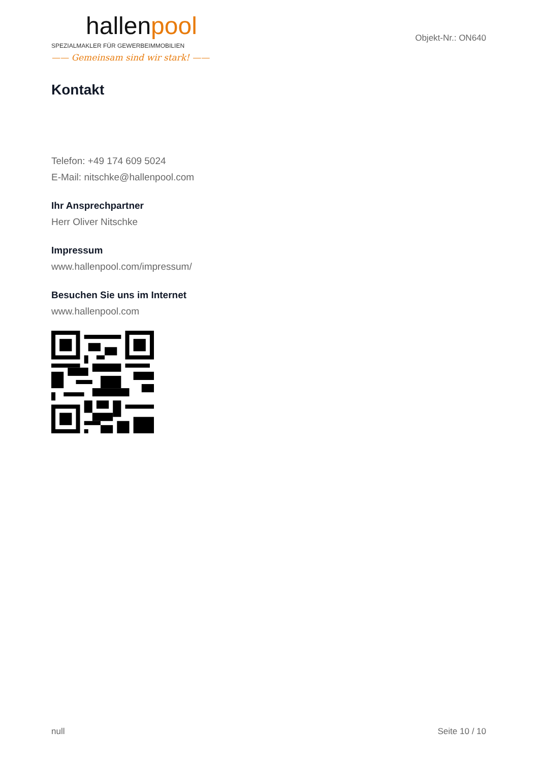hallenpool
SPEZIALMAKLER FÜR GEWERBEIMMOBILIEN
—— Gemeinsam sind wir stark! ——
Objekt-Nr.: ON640
Kontakt
Telefon: +49 174 609 5024
E-Mail: nitschke@hallenpool.com
Ihr Ansprechpartner
Herr Oliver Nitschke
Impressum
www.hallenpool.com/impressum/
Besuchen Sie uns im Internet
www.hallenpool.com
null Seite 10 / 10